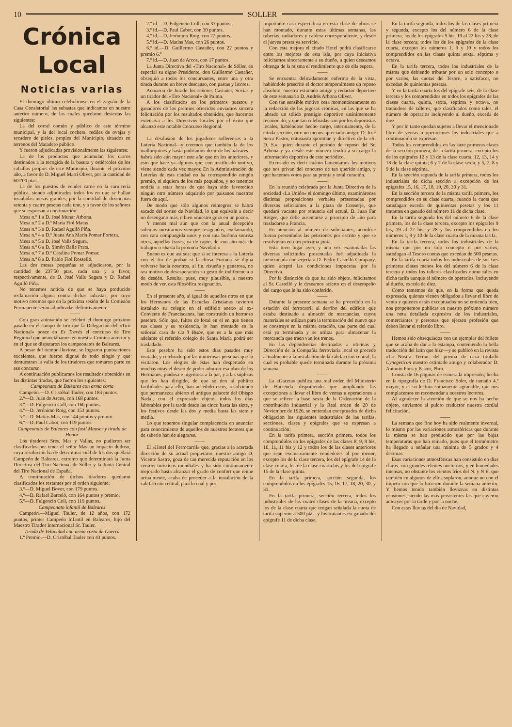10 SOLLER
Crónica Local
Noticias varias
El domingo último celebráronse en el zaguán de la Casa Consistorial las subastas que indicamos en nuestro anterior número, de las cuales quedaron desiertas las siguientes:
La del corral común y público de este término municipal, y la del local cochera, rediles de ovejas y secadero de pieles, propios del Municipio, situados en terrenos del Matadero público.
Y fueron adjudicadas provisionalmente las siguientes:
La de los productos que acumulan los carros destinados a la recogida de la basura y estiércoles de los caballos propios de este Municipio, durante el próximo año, a favor de D. Miguel Martí Oliver, por la cantidad de 601'00 ptas.
La de los puestos de vender carne en la carnicería pública, siendo adjudicados todos los en que se hallan instaladas mesas grandes, por la cantidad de doscientas setenta y cuatro pesetas cada uno, y a favor de los señores que se expresan a continuación:
Mesa n.º 1 a D. José Munar Arbona.
Mesa n.º 2 a D.ª María Fiol Matas
Mesa n.º 3 a D. Rafael Aguiló Piña.
Mesa n.º 4 a D.ª Juana Ana María Pomar Forteza.
Mesa n.º 5 a D. José Valls Segura.
Mesa n.º 6 a D. Simón Balle Prats.
Mesa n.º 7 a D.ª Catalina Pomar Pomar.
Mesa n.º 8 a D. Pablo Fiol Rosselló.
Las dos mesas pequeñas se adjudicaron, por la cantidad de 237'50 ptas. cada una y a favor, respectivamente, de D. José Valls Segura y D. Rafael Aguiló Piña.
No tenemos noticia de que se haya producido reclamación alguna contra dichas subastas, por cuyo motivo creemos que en la próxima sesión de la Comisión Permanente serán adjudicadas definitivamente.
——
Con gran animación se celebró el domingo próximo pasado en el campo de tiro que la Delegación del «Tiro Nacional» posee en Es Través el concurso de Tiro Regional que anunciábamos en nuestra Crónica anterior y en el que se disputaron los campeonatos de Baleares.
A pesar del tiempo lluvioso, se lograron puntuaciones excelentes, que fueron dignas de todo elogio y que demuestran la valía de los tiradores que tomaron parte en ese concurso.
A continuación publicamos los resultados obtenidos en las distintas tiradas, que fueron los siguientes:
Campeonato de Baleares con arma corta
Campeón.—D. Cristóbal Tauler, con 183 puntos.
2.º—D. Juan de Arcos, con 168 puntos.
3.º—D. Fulgencio Coll, con 160 puntos.
4.º—D. Jerónimo Roig, con 153 puntos.
5.º—D. Matías Mas, con 144 puntos y premio.
6.º—D. Paul Cabot, con 119 puntos.
Campeonato de Baleares con fusil Mauser y tirada de Honor
Los tiradores Sres. Mas y Vallas, no pudieron ser clasificados por tener el señor Mas un impacto dudoso, cuya resolución ha de determinar cuál de los dos quedará Campeón de Baleares, extremo que determinará la Junta Directiva del Tiro Nacional de Sóller y la Junta Central del Tiro Nacional de España.
A continuación de dichos tiradores quedaron clasificados los restantes por el orden siguiente:
3.º—D. Miguel Bover, con 179 puntos.
4.º—D. Rafael Barceló, con 164 puntos y premio.
5.º—D. Fulgencio Coll, con 119 puntos.
Campeonato infantil de Baleares
Campeón.—Miguel Tauler, de 12 años, con 172 puntos, primer Campeón Infantil en Baleares, hijo del Maestro Tirador Internacional Sr. Tauler.
Tirada de Velocidad con arma corta de Guerra
1.º Premio.—D. Cristóbal Tauler con 43 puntos.
2.º id.—D. Fulgencio Coll, con 37 puntos.
3.º id.—D. Paul Cabot, con 30 puntos.
4.º id.—D. Jerónimo Roig, con 27 puntos.
5.º id.—D. Matías Mas, con 26 puntos.
6.º id.—D. Guillermo Castañer, con 22 puntos y premio 6.º
7.º id.—D. Juan de Arcos, con 17 puntos.
La Junta Directiva del «Tiro Nacional» de Sóller, en especial su digno Presidente, don Guillermo Castañer, obsequió a todos los concursantes, entre una y otra tirada durante un breve descanso, con pastas y licores.
Actuaron de Jurado los señores Castañer, Socías y un tirador del «Tiro Nacional» de Palma.
A los clasificados en los primeros puestos y ganadores de los premios ofrecidos enviamos sincera felicitación por los resultados obtenidos, que hacemos extensiva a los Directivos locales por el éxito que alcanzó este notable Concurso Regional.
——
La desilusión de los jugadores sollerenses a la Lotería Nacional—y creemos que también la de los mallorquines y hasta podríamos decir de los baleares—habrá sido aún mayor este año que en los anteriores, y esto que hace ya algunos que, con justificado motivo, viene siendo cada vez mayor. En la Administración de Loterías de esta ciudad no ha correspondido ningún premio, ni siquiera de los más pequeños, y no tenemos noticia a estas horas de que haya sido favorecido ningún otro número adquirido por paisanos nuestros fuera de aquí.
De modo que sólo algunos reintegros se habrá sacado del sorteo de Navidad, lo que equivale a decir un desengaño más, o bien «nuestro gozo en un pozo».
Y menos mal aún que con la anual decepción solemos mostrarnos siempre resignados, exclamando, con cara compungida unos y con una burlona sonrisa otros, aquellas frases, ya de cajón, de «un año más de trabajo» o «hasta la próxima Navidad.»
Bueno es que así sea: que si se interesa a la Lotería con el fin de probar si la diosa Fortuna se digna volverse hacia nosotros, al fin, risueña y generosa, no sea motivo de desesperación su gesto de indiferencia o de desdén. Resulta, pues, muy plausible, a nuestro modo de ver, esta filosófica resignación.
——
En el presente año, al igual de aquellos otros en que los Hermanos de las Escuelas Cristianas tuvieron instalado su colegio en el edificio anexo al ex-Convento de Franciscanos, han construido un hermoso pesebre. Sólo que, faltos de local en el en que tienen sus clases y su residencia, lo han montado en la señorial casa de Ca 'l Bisbe, que es a la que más adelante el referido colegio de Santa María podrá ser trasladado.
Este pesebre ha sido estos días pasados muy visitado, y celebrado por las numerosas personas que lo visitaron. Los elogios de éstas han despertado en muchas otras el deseo de poder admirar esa obra de los Hermanos, piadosa e ingeniosa a la par, y a las súplicas que les han dirigido, de que se den al público facilidades para ello, han accedido estos, resolviendo que permanezca abierto el antiguo palacete del Obispo Nadal, con el expresado objeto, todos los días laborables por la tarde desde las cinco hasta las siete, y los festivos desde las dos y media hasta las siete y media.
Lo que tenemos singular complacencia en anunciar para conocimiento de aquellos de nuestros lectores que de saberlo han de alegrarse.
——
El «Hotel del Ferrocarril» que, gracias a la acertada dirección de su actual propietario, nuestro amigo D. Vicente Sastre, goza de tan merecida reputación en los centros turísticos mundiales y ha sido continuamente mejorado hasta alcanzar el grado de confort que reune actualmente, acaba de proceder a la instalación de la calefacción central, para lo cual y por
importante casa especialista en esta clase de obras se han montado, durante estas últimas semanas, las tuberías, radiadores y caldera correspondiente, y desde el jueves presta ya servicio.
Con esta mejora el citado Hotel podrá clasificarse entre los mejores de esta isla, por cuya iniciativa felicitamos sinceramente a su dueño, a quien deseamos obtenga de la misma el rendimiento que de ella espera.
——
Se encuentra delicadamente enfermo de la vista, habiéndole prescrito el doctor temporalmente un reposo absoluto, nuestro estimado amigo y redactor deportivo de este semanario D. Andrés Arbona Oliver.
Con tan sensible motivo cesa momentáneamente en la redacción de las jugosas crónicas, en las que se ha labrado un sólido prestigio deportivo unánimemente reconocido, y que tan celebradas son por los deportistas locales, habiéndose hecho cargo, interinamente, de la citada sección, otro no menos apreciado amigo: D. José Serra Pastor, entusiasta sportman y directivo de la «S. D. S.», quien durante el periodo de reposo del Sr. Arbona y ya desde este número tendrá a su cargo la información deportiva de este periódico.
Excusado es decir cuánto lamentamos los motivos que nos privan del concurso de tan querido amigo, y que hacemos votos para su pronta y total curación.
——
En la reunión celebrada por la Junta Directiva de la sociedad «La Unión» el domingo último, examináronse distintas proposiciones verbales presentadas por diversos solicitantes a la plaza de Conserje, que quedará vacante por renuncia del actual, D. Juan Far Rotger, que debe ausentarse a principio de año para trasladarse a Francia.
En atención al número de solicitantes, acordóse fueran presentadas las peticiones por escrito y que se resolvieran en otro próxima junta.
Esta tuvo lugar ayer, y una vez examinadas las diversas solicitudes presentadas fué adjudicada la mencionada conserjería a D. Pedro Castelló Company, quien aceptó las condiciones impuestas por la Directiva.
Por la distinción de que ha sido objeto, felicitamos al Sr. Castelló y le deseamos acierto en el desempeño del cargo que le ha sido conferido.
——
Durante la presente semana se ha procedido en la estación del ferrocarril al derribo del edificio que estaba destinado a almacén de mercancías, cuyos materiales se utilizan para la terminación del nuevo que se construye en la misma estación, una parte del cual está ya terminada y se utiliza para almacenar la mercancía que traen van los trenes.
En las dependencias destinadas a oficinas y Dirección de la Compañía ferroviaria local se procede actualmente a la instalación de la calefacción central, la cual es probable quede terminada durante la próxima semana.
——
La «Gaceta» publica una real orden del Ministerio de Hacienda disponiendo que ampliando las excepciones a llevar el libro de ventas u operaciones a que se refiere la base sexta de la Ordenación de la contribución industrial y la Real orden de 20 de Noviembre de 1926, se entiendan exceptuados de dicha obligación los siguientes industriales de las tarifas, secciones, clases y epígrafes que se expresan a continuación:
En la tarifa primera, sección primera, todos los comprendidos en los epígrafes de las clases 8, 9, 9 bis, 10, 11, 11 bis y 12 y todos los de las clases anteriores que sean exclusivamente vendedores al por menor, excepto los de la clase tercera, los del epígrafe 14 de la clase cuarta, los de la clase cuarta bis y los del epígrafe 15 de la clase quinta.
En la tarifa primera, sección segunda, los comprendidos en los epígrafes 15, 16, 17, 18, 20, 30, y 31.
En la tarifa primera, sección tercera, todos los industriales de las cuatro clases de la misma, excepto los de la clase cuarta que tengan señalada la cuota de tarifa superior a 500 ptas. y los tratantes en ganado del epígrafe 11 de dicha clase.
En la tarifa segunda, todos los de las clases primera y segunda, excepto los del número 6 de la clase primera; los de los epígrafes 9 bis, 19 al 22 bis y 28; de la clase tercera; todos los de los epígrafes de la clase cuarta, excepto los números 1, 9 y 10 y todos los comprendidos en las clases quinta sexta, séptima y octava.
En la tarifa tercera, todos los industriales de la misma que debiendo tributar por un solo concepto o por varios, las cuotas del Tesoro, a satisfacer, no excedan de quinientas pesetas.
Y en la tarifa cuarta los del epígrafe seis, de la clase tercera y los comprendidos en todos los epígrafes de las clases cuarta, quinta, sexta, séptima y octava, no tratándose de talleres, que clasificados como tales, el número de operarios incluyendo al dueño, exceda de diez.
Y por lo tanto quedan sujetos a llevar el mencionado libro de ventas u operaciones los industriales que a continuación se expresan.
Todos los comprendidos en las siete primeras clases de la sección primera, de la tarifa primera, excepto los de los epígrafes 12 y 13 de la clase cuarta, 12, 13, 14 y 18 de la clase quinta; 6 y 7 de la clase sexta, y 5, 7, 8 y 9 de la clase séptima.
En la sección segunda de la tarifa primera, todos los industriales de dicha sección a excepción de los epígrafes 15, 16, 17, 18, 19, 20, 30 y 31.
En la sección tercera de la misma tarifa primera, los comprendidos en su clase cuarta, cuando la cuota que satisfagan exceda de quinientas pesetas y los 11 tratantes en ganado del número 11 de dicha clase.
En la tarifa segunda los del número 6 de la clase primera, los de la clase tercera, excepto los epígrafes 9 bis, 19 al 22 bis, y 28 y los comprendidos en los números 1, 9 y 10 de la clase cuarta de la misma tarifa.
En la tarifa tercera, todos los industriales de la misma que por un solo concepto o por varios, satisfagan al Tesoro cuotas que excedan de 500 pesetas.
En la tarifa cuarta todos los industriales de sus tres primeras clases menos los del número 6 de la clase tercera y todos los talleres clasificados como tales en dicha tarifa aunque el número de operarios, incluyendo al dueño, exceda de diez.
Como tememos de que, en la forma que queda expresada, quienes vienen obligados a llevar el libro de venta y quienes están exceptuados no se entienda bien, nos proponemos publicar en nuestro próximo número una nota detallada expresiva de los industriales, comerciantes y personas que ejerzen profesión que deben llevar el referido libro.
——
Hemos sido obsequiados con un ejemplar del folleto que se acaba de dar a la estampa, conteniendo la bella traducción del latín que hizo—y se publicó en la revista «La Nostra Terra»—del poema de caza titulado Cynegeticon nuestro estimado amigo y colaborador D. Antonio Pons y Pastor, Pbro.
Consta de 16 páginas de esmerada impresión, hecha en la tipografía de D. Francisco Soler, de tamaño 4.º mayor, y es su lectura sumamente agradable, que nos complacemos en recomendar a nuestros lectores.
Al agradecer la atención de que se nos ha hecho objeto, enviamos al pulcro traductor nuestra cordial felicitación.
——
La semana que fine hoy ha sido realmente invernal, lo mismo por las variaciones atmosféricas que durante la misma se han producido que por las bajas temperaturas que han reinado, pues que el termómetro ha llegado a señalar una mínima de 5 grados y 4 décimas.
Esas variaciones atmosféricas han consistido en días claros, con grandes relentes nocturnos, y en humedades intensas, no obstante los vientos fríos del N. y N E. que también en algunos de ellos soplaron, aunque no con el ímpetu con que lo hicieron durante la semana anterior. Y hemos tenido también lloviznas en distintas ocasiones, siendo las más persistentes las que cayeron anteayer por la tarde y por la noche.
Con estas lluvias del día de Navidad,